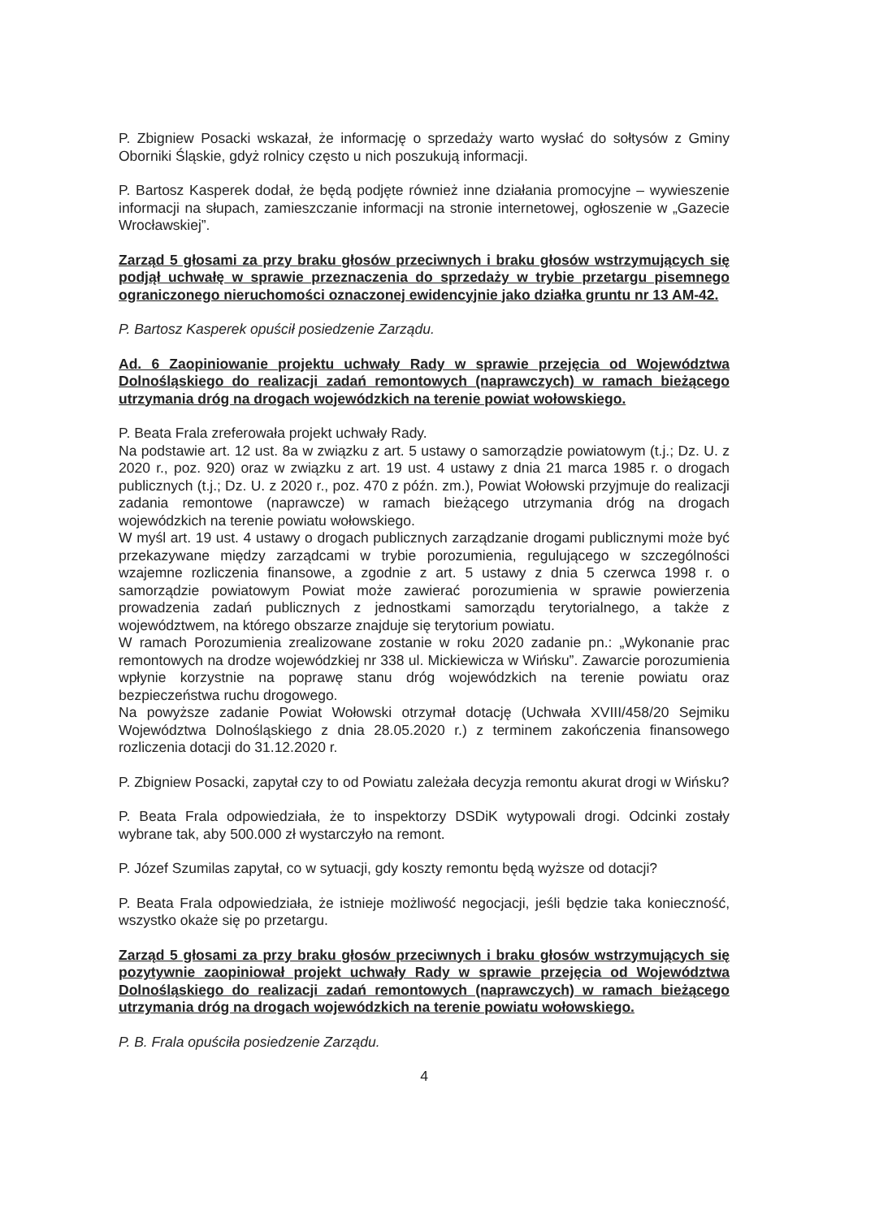P. Zbigniew Posacki wskazał, że informację o sprzedaży warto wysłać do sołtysów z Gminy Oborniki Śląskie, gdyż rolnicy często u nich poszukują informacji.
P. Bartosz Kasperek dodał, że będą podjęte również inne działania promocyjne – wywieszenie informacji na słupach, zamieszczanie informacji na stronie internetowej, ogłoszenie w „Gazecie Wrocławskiej”.
Zarząd 5 głosami za przy braku głosów przeciwnych i braku głosów wstrzymujących się podjął uchwałę w sprawie przeznaczenia do sprzedaży w trybie przetargu pisemnego ograniczonego nieruchomości oznaczonej ewidencyjnie jako działka gruntu nr 13 AM-42.
P. Bartosz Kasperek opuścił posiedzenie Zarządu.
Ad. 6 Zaopiniowanie projektu uchwały Rady w sprawie przejęcia od Województwa Dolnośląskiego do realizacji zadań remontowych (naprawczych) w ramach bieżącego utrzymania dróg na drogach wojewódzkich na terenie powiat wołowskiego.
P. Beata Frala zreferowała projekt uchwały Rady.
Na podstawie art. 12 ust. 8a w związku z art. 5 ustawy o samorządzie powiatowym (t.j.; Dz. U. z 2020 r., poz. 920) oraz w związku z art. 19 ust. 4 ustawy z dnia 21 marca 1985 r. o drogach publicznych (t.j.; Dz. U. z 2020 r., poz. 470 z późn. zm.), Powiat Wołowski przyjmuje do realizacji zadania remontowe (naprawcze) w ramach bieżącego utrzymania dróg na drogach wojewódzkich na terenie powiatu wołowskiego.
W myśl art. 19 ust. 4 ustawy o drogach publicznych zarządzanie drogami publicznymi może być przekazywane między zarządcami w trybie porozumienia, regulującego w szczególności wzajemne rozliczenia finansowe, a zgodnie z art. 5 ustawy z dnia 5 czerwca 1998 r. o samorządzie powiatowym Powiat może zawierać porozumienia w sprawie powierzenia prowadzenia zadań publicznych z jednostkami samorządu terytorialnego, a także z województwem, na którego obszarze znajduje się terytorium powiatu.
W ramach Porozumienia zrealizowane zostanie w roku 2020 zadanie pn.: „Wykonanie prac remontowych na drodze wojewódzkiej nr 338 ul. Mickiewicza w Wińsku”. Zawarcie porozumienia wpłynie korzystnie na poprawę stanu dróg wojewódzkich na terenie powiatu oraz bezpieczeństwa ruchu drogowego.
Na powyższe zadanie Powiat Wołowski otrzymał dotację (Uchwała XVIII/458/20 Sejmiku Województwa Dolnośląskiego z dnia 28.05.2020 r.) z terminem zakończenia finansowego rozliczenia dotacji do 31.12.2020 r.
P. Zbigniew Posacki, zapytał czy to od Powiatu zależała decyzja remontu akurat drogi w Wińsku?
P. Beata Frala odpowiedziała, że to inspektorzy DSDiK wytypowali drogi. Odcinki zostały wybrane tak, aby 500.000 zł wystarczyło na remont.
P. Józef Szumilas zapytał, co w sytuacji, gdy koszty remontu będą wyższe od dotacji?
P. Beata Frala odpowiedziała, że istnieje możliwość negocjacji, jeśli będzie taka konieczność, wszystko okaże się po przetargu.
Zarząd 5 głosami za przy braku głosów przeciwnych i braku głosów wstrzymujących się pozytywnie zaopiniował projekt uchwały Rady w sprawie przejęcia od Województwa Dolnośląskiego do realizacji zadań remontowych (naprawczych) w ramach bieżącego utrzymania dróg na drogach wojewódzkich na terenie powiatu wołowskiego.
P. B. Frala opuściła posiedzenie Zarządu.
4